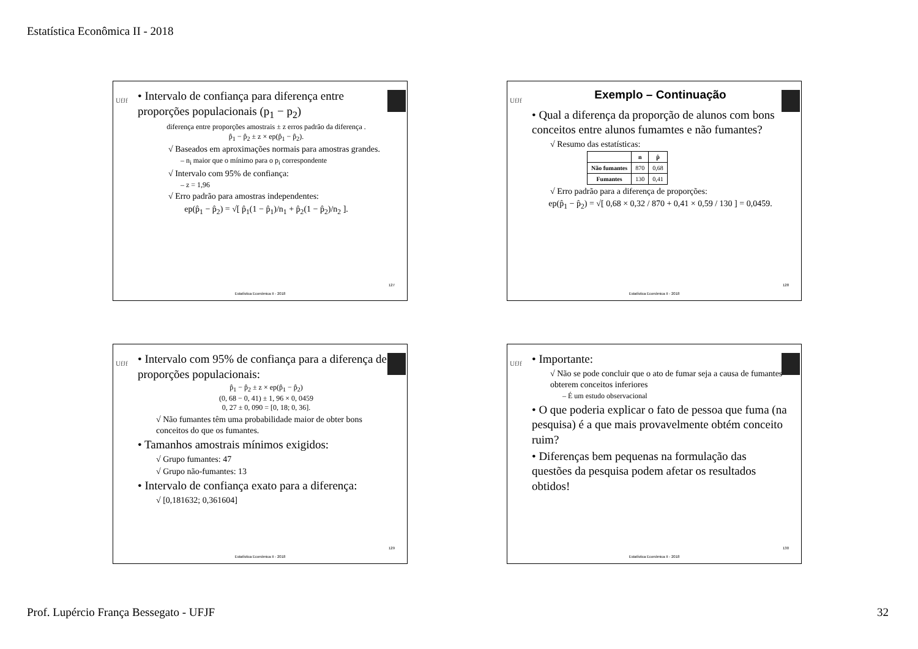Estatística Econômica II - 2018
UfJf
• Intervalo de confiança para diferença entre proporções populacionais (p<sub>1</sub> − p<sub>2</sub>)
diferença entre proporções amostrais ± z erros padrão da diferença .
p̂<sub>1</sub> − p̂<sub>2</sub> ± z × ep(p̂<sub>1</sub> − p̂<sub>2</sub>).
√ Baseados em aproximações normais para amostras grandes.
– n<sub>i</sub> maior que o mínimo para o p<sub>i</sub> correspondente
√ Intervalo com 95% de confiança:
– z = 1,96
√ Erro padrão para amostras independentes:
ep(p̂<sub>1</sub> − p̂<sub>2</sub>) = √[ p̂<sub>1</sub>(1 − p̂<sub>1</sub>)/n<sub>1</sub> + p̂<sub>2</sub>(1 − p̂<sub>2</sub>)/n<sub>2</sub> ].
127
Estatística Econômica II - 2018
UfJf
Exemplo – Continuação
• Qual a diferença da proporção de alunos com bons conceitos entre alunos fumamtes e não fumantes?
√ Resumo das estatísticas:
| | n | p̂ |
| --- | --- | --- |
| Não fumantes | 870 | 0,68 |
| Fumantes | 130 | 0,41 |
√ Erro padrão para a diferença de proporções:
ep(p̂<sub>1</sub> − p̂<sub>2</sub>) = √[ 0,68 × 0,32 / 870 + 0,41 × 0,59 / 130 ] = 0,0459.
128
Estatística Econômica II - 2018
UfJf
• Intervalo com 95% de confiança para a diferença de proporções populacionais:
p̂<sub>1</sub> − p̂<sub>2</sub> ± z × ep(p̂<sub>1</sub> − p̂<sub>2</sub>)
(0, 68 − 0, 41) ± 1, 96 × 0, 0459
0, 27 ± 0, 090 = [0, 18; 0, 36].
√ Não fumantes têm uma probabilidade maior de obter bons conceitos do que os fumantes.
• Tamanhos amostrais mínimos exigidos:
√ Grupo fumantes: 47
√ Grupo não-fumantes: 13
• Intervalo de confiança exato para a diferença:
√ [0,181632; 0,361604]
129
Estatística Econômica II - 2018
UfJf
• Importante:
√ Não se pode concluir que o ato de fumar seja a causa de fumantes obterem conceitos inferiores
– É um estudo observacional
• O que poderia explicar o fato de pessoa que fuma (na pesquisa) é a que mais provavelmente obtém conceito ruim?
• Diferenças bem pequenas na formulação das questões da pesquisa podem afetar os resultados obtidos!
130
Estatística Econômica II - 2018
Prof. Lupércio França Bessegato - UFJF 32